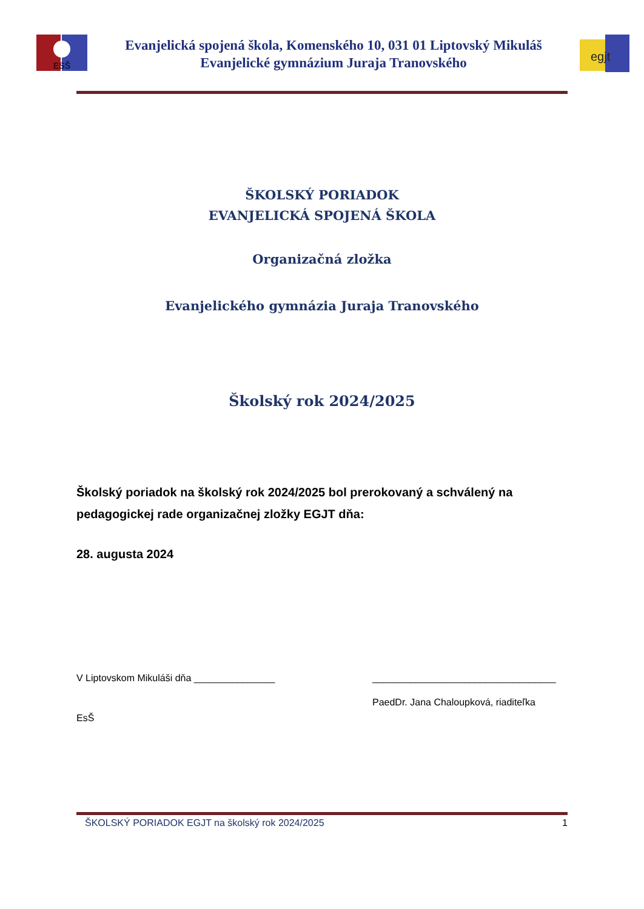ESŠ
Evanjelická spojená škola, Komenského 10, 031 01 Liptovský Mikuláš
Evanjelické gymnázium Juraja Tranovského
egjt
ŠKOLSKÝ PORIADOK
EVANJELICKÁ SPOJENÁ ŠKOLA
Organizačná zložka
Evanjelického gymnázia Juraja Tranovského
Školský rok 2024/2025
Školský poriadok na školský rok 2024/2025 bol prerokovaný a schválený na pedagogickej rade organizačnej zložky EGJT dňa:
28. augusta 2024
V Liptovskom Mikuláši dňa _______________ __________________________________
EsŠ
PaedDr. Jana Chaloupková, riaditeľka
ŠKOLSKÝ PORIADOK EGJT na školský rok 2024/2025 1